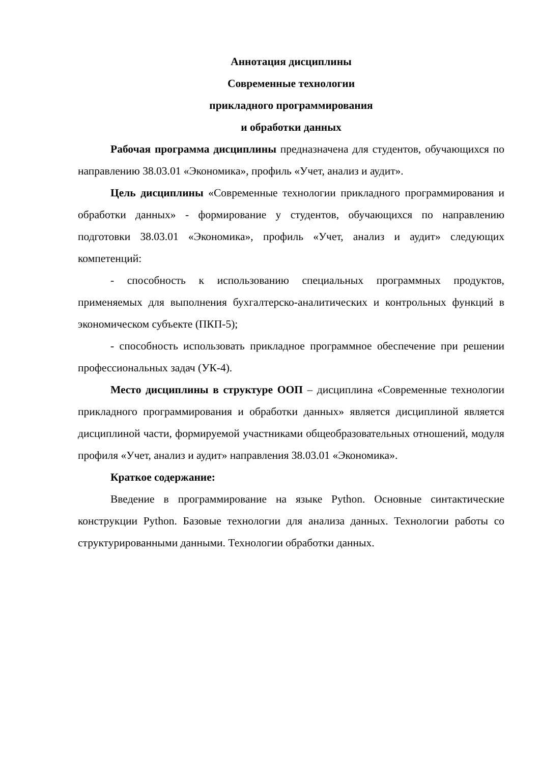Аннотация дисциплины
Современные технологии
прикладного программирования
и обработки данных
Рабочая программа дисциплины предназначена для студентов, обучающихся по направлению 38.03.01 «Экономика», профиль «Учет, анализ и аудит».
Цель дисциплины «Современные технологии прикладного программирования и обработки данных» - формирование у студентов, обучающихся по направлению подготовки 38.03.01 «Экономика», профиль «Учет, анализ и аудит» следующих компетенций:
- способность к использованию специальных программных продуктов, применяемых для выполнения бухгалтерско-аналитических и контрольных функций в экономическом субъекте (ПКП-5);
- способность использовать прикладное программное обеспечение при решении профессиональных задач (УК-4).
Место дисциплины в структуре ООП – дисциплина «Современные технологии прикладного программирования и обработки данных» является дисциплиной является дисциплиной части, формируемой участниками общеобразовательных отношений, модуля профиля «Учет, анализ и аудит» направления 38.03.01 «Экономика».
Краткое содержание:
Введение в программирование на языке Python. Основные синтактические конструкции Python. Базовые технологии для анализа данных. Технологии работы со структурированными данными. Технологии обработки данных.